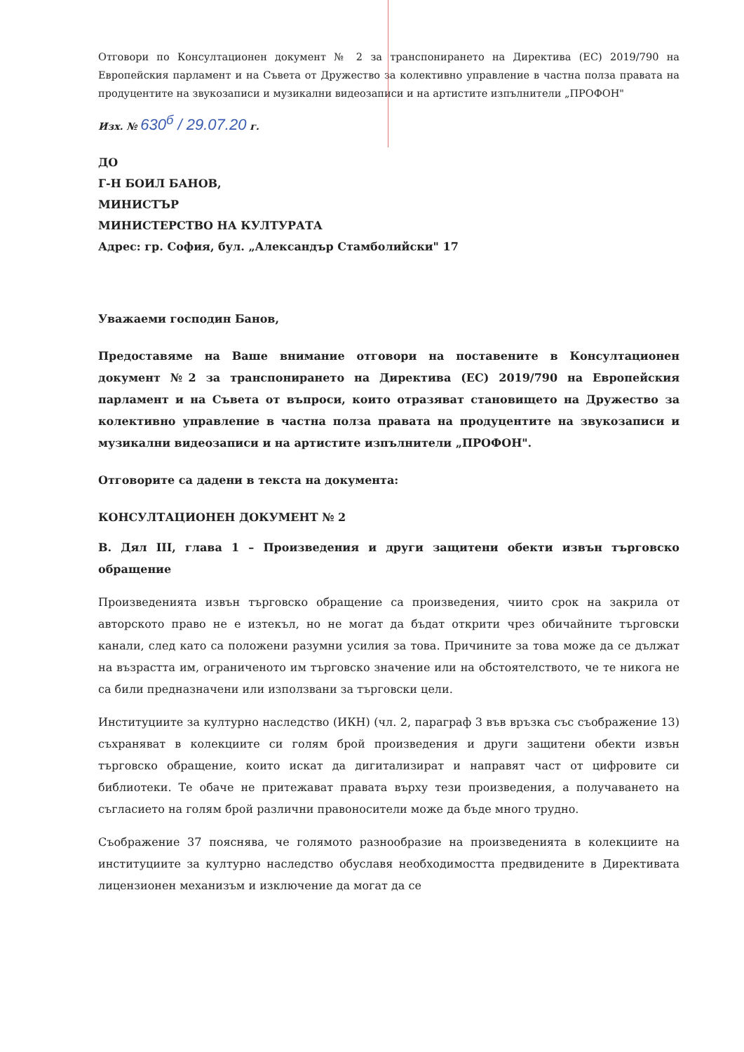Отговори по Консултационен документ № 2 за транспонирането на Директива (ЕС) 2019/790 на Европейския парламент и на Съвета от Дружество за колективно управление в частна полза правата на продуцентите на звукозаписи и музикални видеозаписи и на артистите изпълнители „ПРОФОН"
Изх. № 630<sup>б</sup> / 29.07.20 г.
ДО
Г-Н БОИЛ БАНОВ,
МИНИСТЪР
МИНИСТЕРСТВО НА КУЛТУРАТА
Адрес: гр. София, бул. „Александър Стамболийски" 17
Уважаеми господин Банов,
Предоставяме на Ваше внимание отговори на поставените в Консултационен документ №2 за транспонирането на Директива (ЕС) 2019/790 на Европейския парламент и на Съвета от въпроси, които отразяват становището на Дружество за колективно управление в частна полза правата на продуцентите на звукозаписи и музикални видеозаписи и на артистите изпълнители „ПРОФОН".
Отговорите са дадени в текста на документа:
КОНСУЛТАЦИОНЕН ДОКУМЕНТ № 2
В. Дял III, глава 1 – Произведения и други защитени обекти извън търговско обращение
Произведенията извън търговско обращение са произведения, чиито срок на закрила от авторското право не е изтекъл, но не могат да бъдат открити чрез обичайните търговски канали, след като са положени разумни усилия за това. Причините за това може да се дължат на възрастта им, ограниченото им търговско значение или на обстоятелството, че те никога не са били предназначени или използвани за търговски цели.
Институциите за културно наследство (ИКН) (чл. 2, параграф 3 във връзка със съображение 13) съхраняват в колекциите си голям брой произведения и други защитени обекти извън търговско обращение, които искат да дигитализират и направят част от цифровите си библиотеки. Те обаче не притежават правата върху тези произведения, а получаването на съгласието на голям брой различни правоносители може да бъде много трудно.
Съображение 37 пояснява, че голямото разнообразие на произведенията в колекциите на институциите за културно наследство обуславя необходимостта предвидените в Директивата лицензионен механизъм и изключение да могат да се